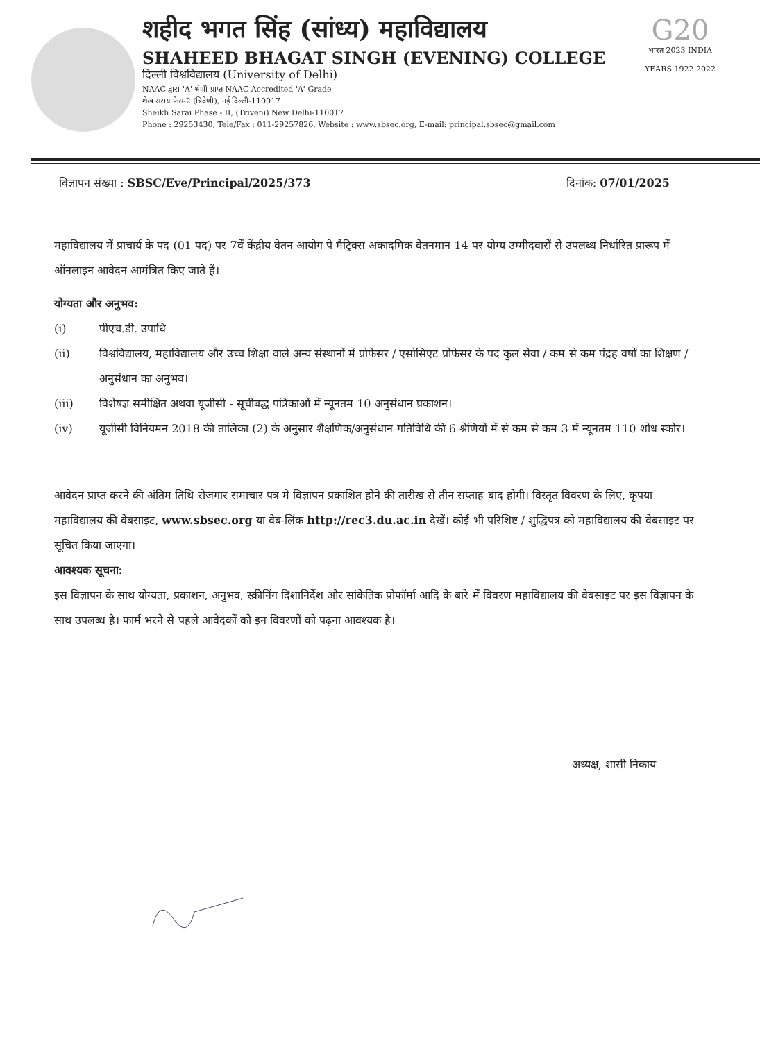शहीद भगत सिंह (सांध्य) महाविद्यालय
SHAHEED BHAGAT SINGH (EVENING) COLLEGE
दिल्ली विश्वविद्यालय (University of Delhi)
NAAC द्वारा 'A' श्रेणी प्राप्त NAAC Accredited 'A' Grade
शेख सराय फेस-2 (त्रिवेणी), नई दिल्ली-110017
Sheikh Sarai Phase - II, (Triveni) New Delhi-110017
Phone : 29253430, Tele/Fax : 011-29257826, Website : www.sbsec.org, E-mail: principal.sbsec@gmail.com
G20
भारत 2023 INDIA
YEARS 1922 2022
विज्ञापन संख्या : SBSC/Eve/Principal/2025/373
दिनांक: 07/01/2025
महाविद्यालय में प्राचार्य के पद (01 पद) पर 7वें केंद्रीय वेतन आयोग पे मैट्रिक्स अकादमिक वेतनमान 14 पर योग्य उम्मीदवारों से उपलब्ध निर्धारित प्रारूप में ऑनलाइन आवेदन आमंत्रित किए जाते हैं।
योग्यता और अनुभव:
(i) पीएच.डी. उपाधि
(ii) विश्वविद्यालय, महाविद्यालय और उच्च शिक्षा वाले अन्य संस्थानों में प्रोफेसर / एसोसिएट प्रोफेसर के पद कुल सेवा / कम से कम पंद्रह वर्षों का शिक्षण / अनुसंधान का अनुभव।
(iii) विशेषज्ञ समीक्षित अथवा यूजीसी - सूचीबद्ध पत्रिकाओं में न्यूनतम 10 अनुसंधान प्रकाशन।
(iv) यूजीसी विनियमन 2018 की तालिका (2) के अनुसार शैक्षणिक/अनुसंधान गतिविधि की 6 श्रेणियों में से कम से कम 3 में न्यूनतम 110 शोध स्कोर।
आवेदन प्राप्त करने की अंतिम तिथि रोजगार समाचार पत्र मे विज्ञापन प्रकाशित होने की तारीख से तीन सप्ताह बाद होगी। विस्तृत विवरण के लिए, कृपया महाविद्यालय की वेबसाइट, www.sbsec.org या वेब-लिंक http://rec3.du.ac.in देखें। कोई भी परिशिष्ट / शुद्धिपत्र को महाविद्यालय की वेबसाइट पर सूचित किया जाएगा।
आवश्यक सूचना:
इस विज्ञापन के साथ योग्यता, प्रकाशन, अनुभव, स्क्रीनिंग दिशानिर्देश और सांकेतिक प्रोफॉर्मा आदि के बारे में विवरण महाविद्यालय की वेबसाइट पर इस विज्ञापन के साथ उपलब्ध है। फार्म भरने से पहले आवेदकों को इन विवरणों को पढ़ना आवश्यक है।
अध्यक्ष, शासी निकाय